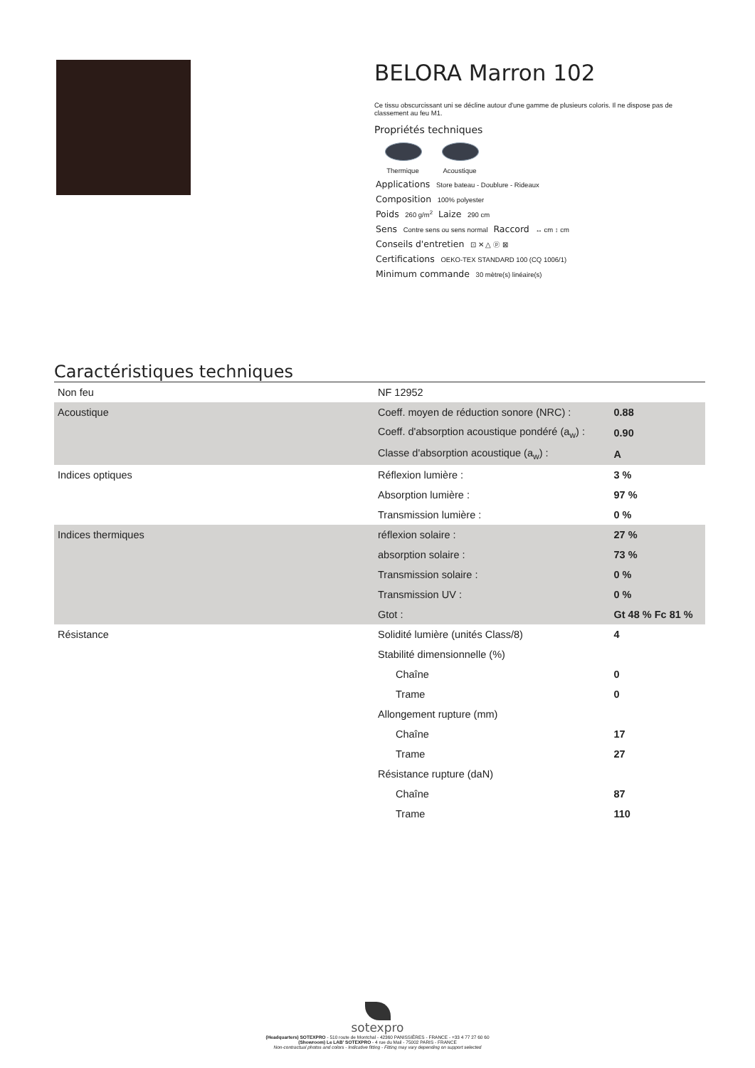BELORA Marron 102
Ce tissu obscurcissant uni se décline autour d'une gamme de plusieurs coloris. Il ne dispose pas de classement au feu M1.
Propriétés techniques
Thermique
Acoustique
Applications Store bateau - Doublure - Rideaux
Composition 100% polyester
Poids 260 g/m<sup>2</sup> Laize 290 cm
Sens Contre sens ou sens normal Raccord ↔ cm ↕ cm
Conseils d'entretien ⊡ ✕ △ ⓟ ⊠
Certifications OEKO-TEX STANDARD 100 (CQ 1006/1)
Minimum commande 30 mètre(s) linéaire(s)
Caractéristiques techniques
| Non feu | NF 12952 | |
| Acoustique | Coeff. moyen de réduction sonore (NRC) : | 0.88 |
| | Coeff. d'absorption acoustique pondéré (a<sub>w</sub>) : | 0.90 |
| | Classe d'absorption acoustique (a<sub>w</sub>) : | A |
| Indices optiques | Réflexion lumière : | 3 % |
| | Absorption lumière : | 97 % |
| | Transmission lumière : | 0 % |
| Indices thermiques | réflexion solaire : | 27 % |
| | absorption solaire : | 73 % |
| | Transmission solaire : | 0 % |
| | Transmission UV : | 0 % |
| | Gtot : | Gt 48 % Fc 81 % |
| Résistance | Solidité lumière (unités Class/8) | 4 |
| | Stabilité dimensionnelle (%) | |
| | Chaîne | 0 |
| | Trame | 0 |
| | Allongement rupture (mm) | |
| | Chaîne | 17 |
| | Trame | 27 |
| | Résistance rupture (daN) | |
| | Chaîne | 87 |
| | Trame | 110 |
sotexpro
(Headquarters) SOTEXPRO - 510 route de Montchal - 42360 PANISSIÈRES - FRANCE - +33 4 77 27 60 60
(Showroom) Le LAB' SOTEXPRO - 4 rue du Mail - 75002 PARIS - FRANCE
Non-contractual photos and colors - Indicative fitting - Fitting may vary depending on support selected